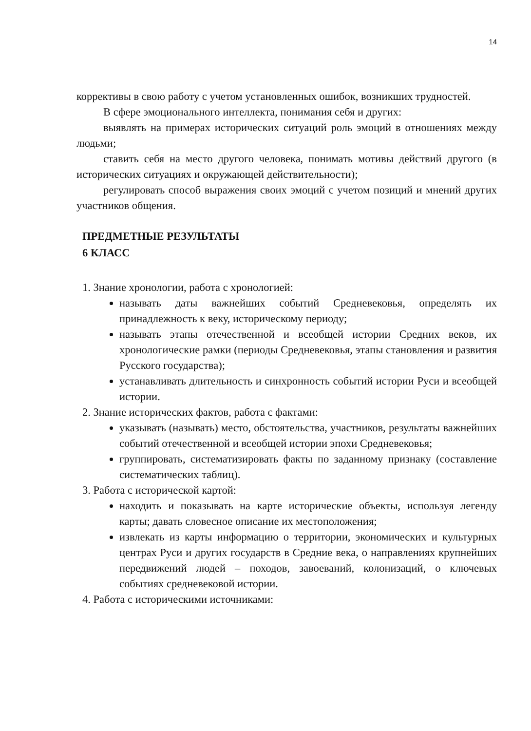14
коррективы в свою работу с учетом установленных ошибок, возникших трудностей.
В сфере эмоционального интеллекта, понимания себя и других:
выявлять на примерах исторических ситуаций роль эмоций в отношениях между людьми;
ставить себя на место другого человека, понимать мотивы действий другого (в исторических ситуациях и окружающей действительности);
регулировать способ выражения своих эмоций с учетом позиций и мнений других участников общения.
ПРЕДМЕТНЫЕ РЕЗУЛЬТАТЫ
6 КЛАСС
1. Знание хронологии, работа с хронологией:
называть даты важнейших событий Средневековья, определять их принадлежность к веку, историческому периоду;
называть этапы отечественной и всеобщей истории Средних веков, их хронологические рамки (периоды Средневековья, этапы становления и развития Русского государства);
устанавливать длительность и синхронность событий истории Руси и всеобщей истории.
2. Знание исторических фактов, работа с фактами:
указывать (называть) место, обстоятельства, участников, результаты важнейших событий отечественной и всеобщей истории эпохи Средневековья;
группировать, систематизировать факты по заданному признаку (составление систематических таблиц).
3. Работа с исторической картой:
находить и показывать на карте исторические объекты, используя легенду карты; давать словесное описание их местоположения;
извлекать из карты информацию о территории, экономических и культурных центрах Руси и других государств в Средние века, о направлениях крупнейших передвижений людей – походов, завоеваний, колонизаций, о ключевых событиях средневековой истории.
4. Работа с историческими источниками: